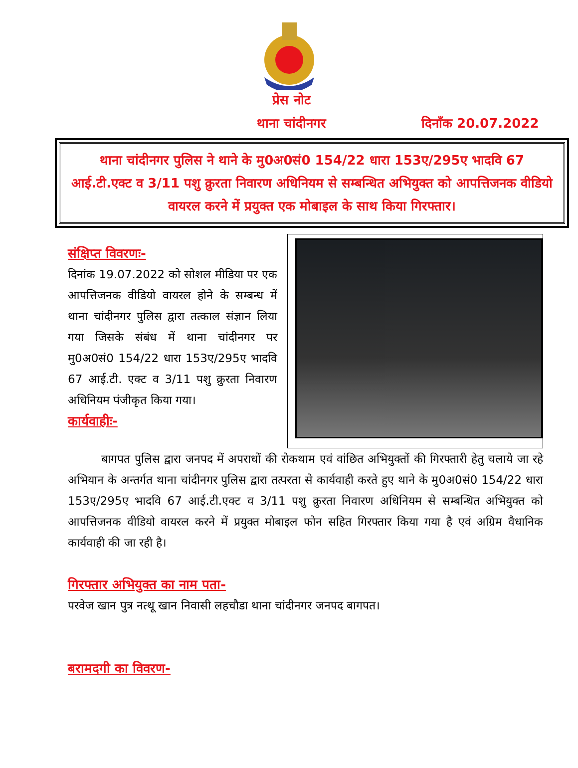प्रेस नोट
थाना चांदीनगर दिनाँक 20.07.2022
थाना चांदीनगर पुलिस ने थाने के मु0अ0सं0 154/22 धारा 153ए/295ए भादवि 67 आई.टी.एक्ट व 3/11 पशु क्रुरता निवारण अधिनियम से सम्बन्धित अभियुक्त को आपत्तिजनक वीडियो वायरल करने में प्रयुक्त एक मोबाइल के साथ किया गिरफ्तार।
संक्षिप्त विवरणः-
दिनांक 19.07.2022 को सोशल मीडिया पर एक आपत्तिजनक वीडियो वायरल होने के सम्बन्ध में थाना चांदीनगर पुलिस द्वारा तत्काल संज्ञान लिया गया जिसके संबंध में थाना चांदीनगर पर मु0अ0सं0 154/22 धारा 153ए/295ए भादवि 67 आई.टी. एक्ट व 3/11 पशु क्रुरता निवारण अधिनियम पंजीकृत किया गया।
कार्यवाहीः-
बागपत पुलिस द्वारा जनपद में अपराधों की रोकथाम एवं वांछित अभियुक्तों की गिरफ्तारी हेतु चलाये जा रहे अभियान के अन्तर्गत थाना चांदीनगर पुलिस द्वारा तत्परता से कार्यवाही करते हुए थाने के मु0अ0सं0 154/22 धारा 153ए/295ए भादवि 67 आई.टी.एक्ट व 3/11 पशु क्रुरता निवारण अधिनियम से सम्बन्धित अभियुक्त को आपत्तिजनक वीडियो वायरल करने में प्रयुक्त मोबाइल फोन सहित गिरफ्तार किया गया है एवं अग्रिम वैधानिक कार्यवाही की जा रही है।
गिरफ्तार अभियुक्त का नाम पता-
परवेज खान पुत्र नत्थू खान निवासी लहचौडा थाना चांदीनगर जनपद बागपत।
बरामदगी का विवरण-